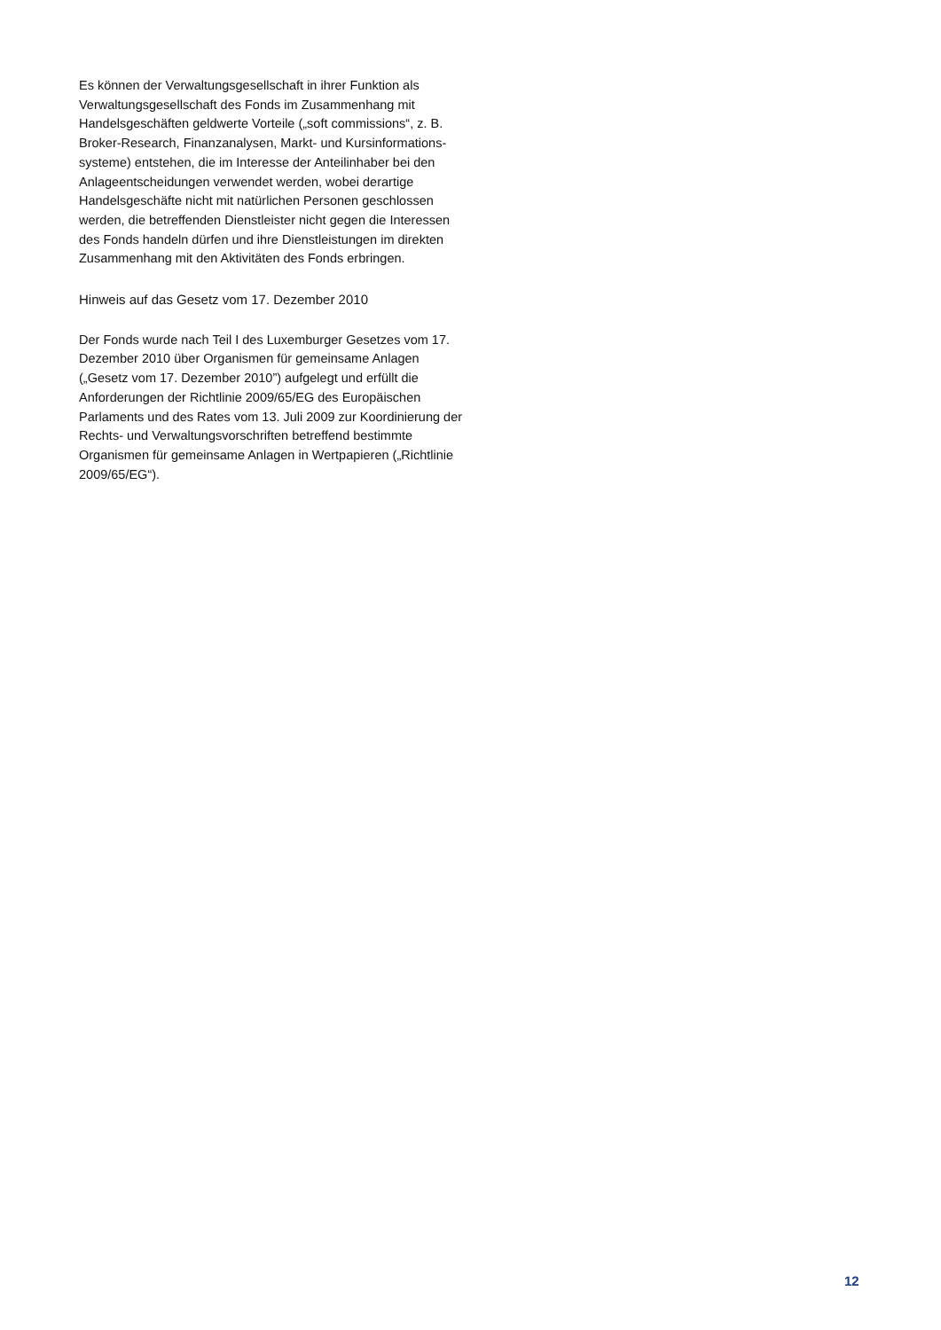Es können der Verwaltungsgesellschaft in ihrer Funktion als Verwaltungsgesellschaft des Fonds im Zusammenhang mit Handelsgeschäften geldwerte Vorteile („soft commissions“, z. B. Broker-Research, Finanzanalysen, Markt- und Kursinformations-systeme) entstehen, die im Interesse der Anteilinhaber bei den Anlageentscheidungen verwendet werden, wobei derartige Handelsgeschäfte nicht mit natürlichen Personen geschlossen werden, die betreffenden Dienstleister nicht gegen die Interessen des Fonds handeln dürfen und ihre Dienstleistungen im direkten Zusammenhang mit den Aktivitäten des Fonds erbringen.
Hinweis auf das Gesetz vom 17. Dezember 2010
Der Fonds wurde nach Teil I des Luxemburger Gesetzes vom 17. Dezember 2010 über Organismen für gemeinsame Anlagen („Gesetz vom 17. Dezember 2010”) aufgelegt und erfüllt die Anforderungen der Richtlinie 2009/65/EG des Europäischen Parlaments und des Rates vom 13. Juli 2009 zur Koordinierung der Rechts- und Verwaltungsvorschriften betreffend bestimmte Organismen für gemeinsame Anlagen in Wertpapieren („Richtlinie 2009/65/EG“).
12